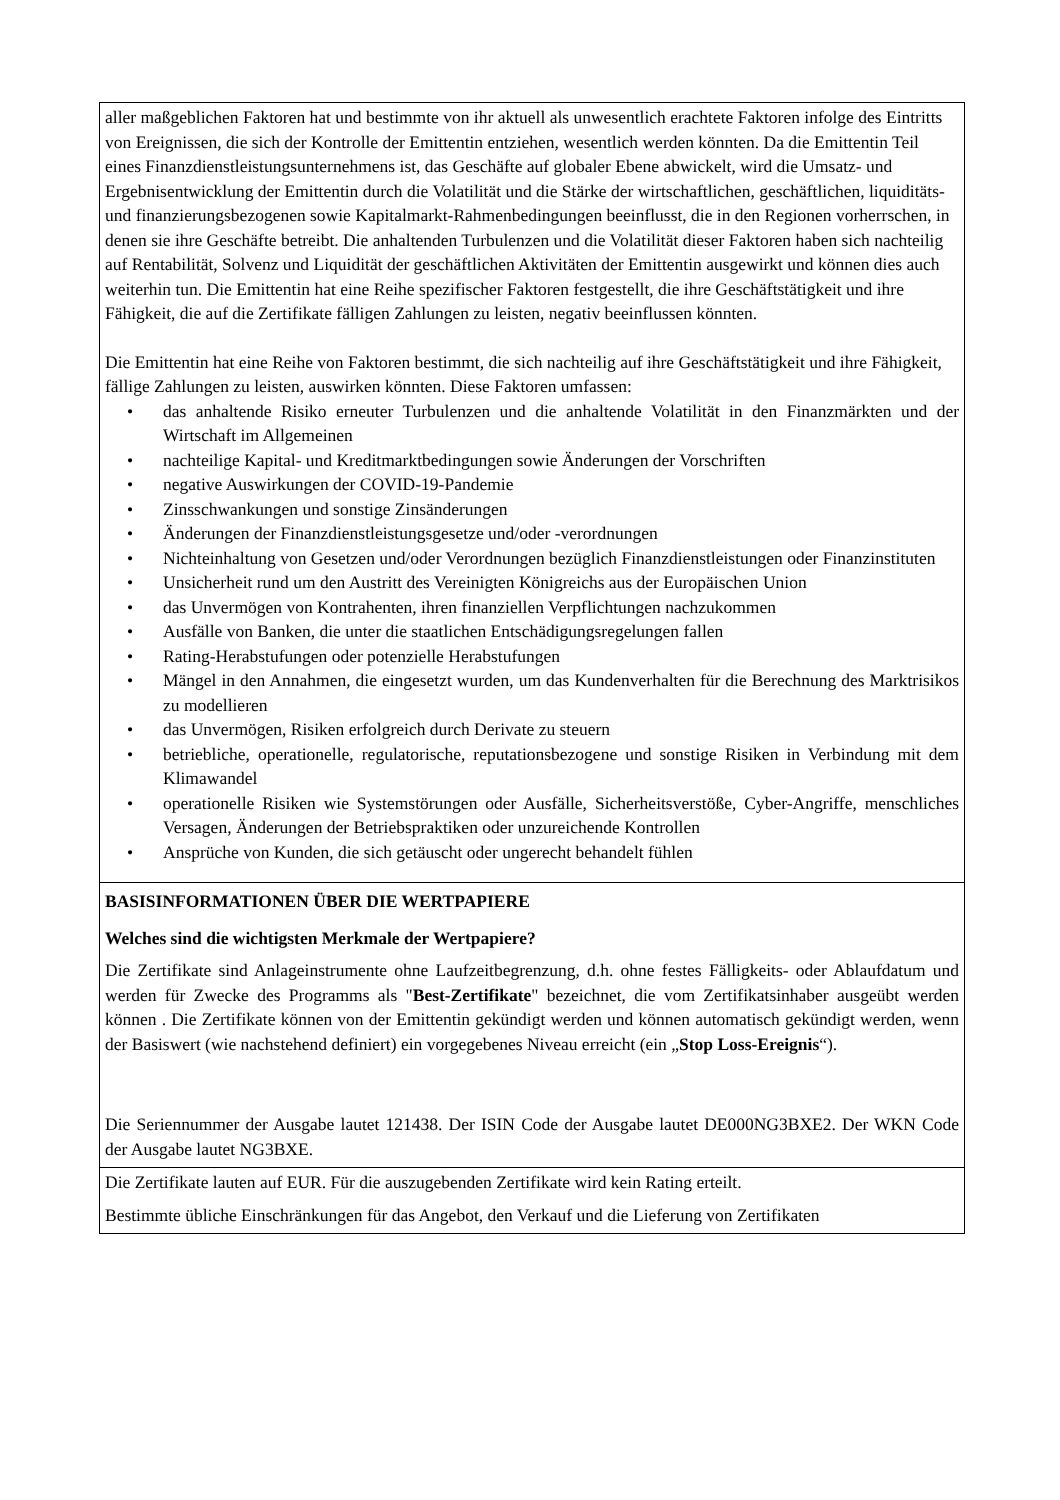| aller maßgeblichen Faktoren hat und bestimmte von ihr aktuell als unwesentlich erachtete Faktoren infolge des Eintritts von Ereignissen, die sich der Kontrolle der Emittentin entziehen, wesentlich werden könnten. Da die Emittentin Teil eines Finanzdienstleistungsunternehmens ist, das Geschäfte auf globaler Ebene abwickelt, wird die Umsatz- und Ergebnisentwicklung der Emittentin durch die Volatilität und die Stärke der wirtschaftlichen, geschäftlichen, liquiditäts- und finanzierungsbezogenen sowie Kapitalmarkt-Rahmenbedingungen beeinflusst, die in den Regionen vorherrschen, in denen sie ihre Geschäfte betreibt. Die anhaltenden Turbulenzen und die Volatilität dieser Faktoren haben sich nachteilig auf Rentabilität, Solvenz und Liquidität der geschäftlichen Aktivitäten der Emittentin ausgewirkt und können dies auch weiterhin tun. Die Emittentin hat eine Reihe spezifischer Faktoren festgestellt, die ihre Geschäftstätigkeit und ihre Fähigkeit, die auf die Zertifikate fälligen Zahlungen zu leisten, negativ beeinflussen könnten. Die Emittentin hat eine Reihe von Faktoren bestimmt, die sich nachteilig auf ihre Geschäftstätigkeit und ihre Fähigkeit, fällige Zahlungen zu leisten, auswirken könnten. Diese Faktoren umfassen: • das anhaltende Risiko erneuter Turbulenzen und die anhaltende Volatilität in den Finanzmärkten und der Wirtschaft im Allgemeinen • nachteilige Kapital- und Kreditmarktbedingungen sowie Änderungen der Vorschriften • negative Auswirkungen der COVID-19-Pandemie • Zinsschwankungen und sonstige Zinsänderungen • Änderungen der Finanzdienstleistungsgesetze und/oder -verordnungen • Nichteinhaltung von Gesetzen und/oder Verordnungen bezüglich Finanzdienstleistungen oder Finanzinstituten • Unsicherheit rund um den Austritt des Vereinigten Königreichs aus der Europäischen Union • das Unvermögen von Kontrahenten, ihren finanziellen Verpflichtungen nachzukommen • Ausfälle von Banken, die unter die staatlichen Entschädigungsregelungen fallen • Rating-Herabstufungen oder potenzielle Herabstufungen • Mängel in den Annahmen, die eingesetzt wurden, um das Kundenverhalten für die Berechnung des Marktrisikos zu modellieren • das Unvermögen, Risiken erfolgreich durch Derivate zu steuern • betriebliche, operationelle, regulatorische, reputationsbezogene und sonstige Risiken in Verbindung mit dem Klimawandel • operationelle Risiken wie Systemstörungen oder Ausfälle, Sicherheitsverstöße, Cyber-Angriffe, menschliches Versagen, Änderungen der Betriebspraktiken oder unzureichende Kontrollen • Ansprüche von Kunden, die sich getäuscht oder ungerecht behandelt fühlen |
| BASISINFORMATIONEN ÜBER DIE WERTPAPIERE Welches sind die wichtigsten Merkmale der Wertpapiere? Die Zertifikate sind Anlageinstrumente ohne Laufzeitbegrenzung, d.h. ohne festes Fälligkeits- oder Ablaufdatum und werden für Zwecke des Programms als " Best-Zertifikate " bezeichnet, die vom Zertifikatsinhaber ausgeübt werden können . Die Zertifikate können von der Emittentin gekündigt werden und können automatisch gekündigt werden, wenn der Basiswert (wie nachstehend definiert) ein vorgegebenes Niveau erreicht (ein „ Stop Loss-Ereignis “). Die Seriennummer der Ausgabe lautet 121438. Der ISIN Code der Ausgabe lautet DE000NG3BXE2. Der WKN Code der Ausgabe lautet NG3BXE. |
| Die Zertifikate lauten auf EUR. Für die auszugebenden Zertifikate wird kein Rating erteilt. Bestimmte übliche Einschränkungen für das Angebot, den Verkauf und die Lieferung von Zertifikaten |